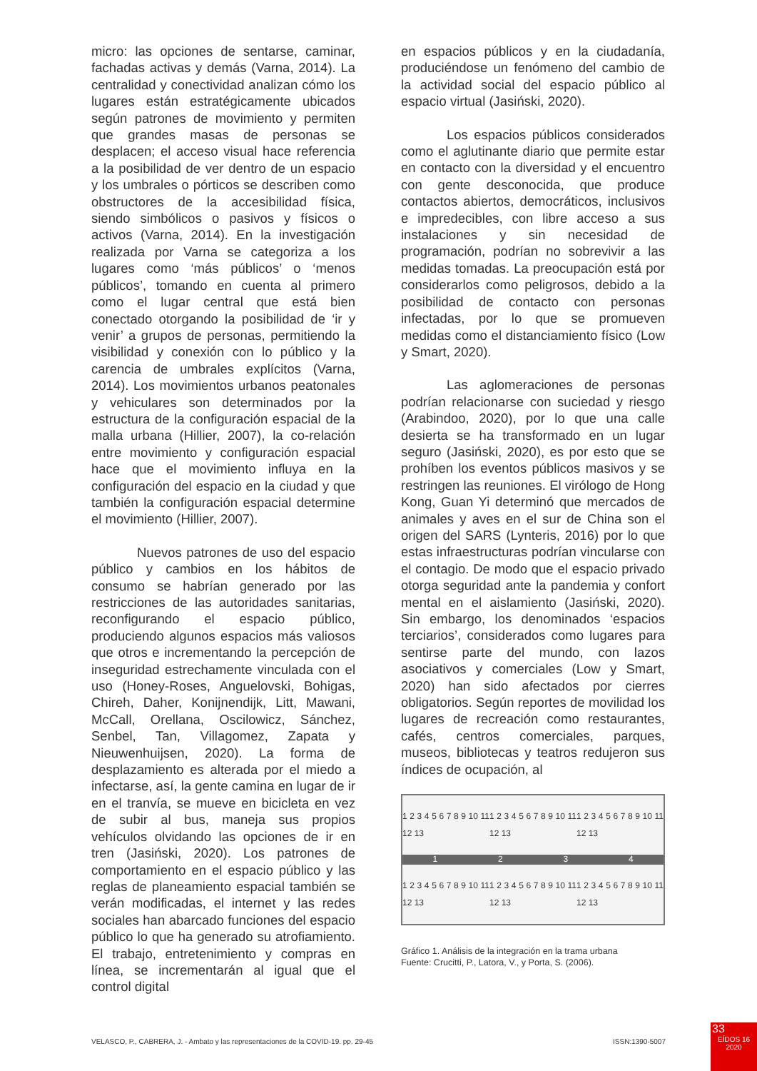micro: las opciones de sentarse, caminar, fachadas activas y demás (Varna, 2014). La centralidad y conectividad analizan cómo los lugares están estratégicamente ubicados según patrones de movimiento y permiten que grandes masas de personas se desplacen; el acceso visual hace referencia a la posibilidad de ver dentro de un espacio y los umbrales o pórticos se describen como obstructores de la accesibilidad física, siendo simbólicos o pasivos y físicos o activos (Varna, 2014). En la investigación realizada por Varna se categoriza a los lugares como ‘más públicos’ o ‘menos públicos’, tomando en cuenta al primero como el lugar central que está bien conectado otorgando la posibilidad de ‘ir y venir’ a grupos de personas, permitiendo la visibilidad y conexión con lo público y la carencia de umbrales explícitos (Varna, 2014). Los movimientos urbanos peatonales y vehiculares son determinados por la estructura de la configuración espacial de la malla urbana (Hillier, 2007), la co-relación entre movimiento y configuración espacial hace que el movimiento influya en la configuración del espacio en la ciudad y que también la configuración espacial determine el movimiento (Hillier, 2007).
Nuevos patrones de uso del espacio público y cambios en los hábitos de consumo se habrían generado por las restricciones de las autoridades sanitarias, reconfigurando el espacio público, produciendo algunos espacios más valiosos que otros e incrementando la percepción de inseguridad estrechamente vinculada con el uso (Honey-Roses, Anguelovski, Bohigas, Chireh, Daher, Konijnendijk, Litt, Mawani, McCall, Orellana, Oscilowicz, Sánchez, Senbel, Tan, Villagomez, Zapata y Nieuwenhuijsen, 2020). La forma de desplazamiento es alterada por el miedo a infectarse, así, la gente camina en lugar de ir en el tranvía, se mueve en bicicleta en vez de subir al bus, maneja sus propios vehículos olvidando las opciones de ir en tren (Jasiński, 2020). Los patrones de comportamiento en el espacio público y las reglas de planeamiento espacial también se verán modificadas, el internet y las redes sociales han abarcado funciones del espacio público lo que ha generado su atrofiamiento. El trabajo, entretenimiento y compras en línea, se incrementarán al igual que el control digital
en espacios públicos y en la ciudadanía, produciéndose un fenómeno del cambio de la actividad social del espacio público al espacio virtual (Jasiński, 2020).
Los espacios públicos considerados como el aglutinante diario que permite estar en contacto con la diversidad y el encuentro con gente desconocida, que produce contactos abiertos, democráticos, inclusivos e impredecibles, con libre acceso a sus instalaciones y sin necesidad de programación, podrían no sobrevivir a las medidas tomadas. La preocupación está por considerarlos como peligrosos, debido a la posibilidad de contacto con personas infectadas, por lo que se promueven medidas como el distanciamiento físico (Low y Smart, 2020).
Las aglomeraciones de personas podrían relacionarse con suciedad y riesgo (Arabindoo, 2020), por lo que una calle desierta se ha transformado en un lugar seguro (Jasiński, 2020), es por esto que se prohíben los eventos públicos masivos y se restringen las reuniones. El virólogo de Hong Kong, Guan Yi determinó que mercados de animales y aves en el sur de China son el origen del SARS (Lynteris, 2016) por lo que estas infraestructuras podrían vincularse con el contagio. De modo que el espacio privado otorga seguridad ante la pandemia y confort mental en el aislamiento (Jasiński, 2020). Sin embargo, los denominados ‘espacios terciarios’, considerados como lugares para sentirse parte del mundo, con lazos asociativos y comerciales (Low y Smart, 2020) han sido afectados por cierres obligatorios. Según reportes de movilidad los lugares de recreación como restaurantes, cafés, centros comerciales, parques, museos, bibliotecas y teatros redujeron sus índices de ocupación, al
1 2 3 4 5 6 7 8 9 10 11 12 13 1 2 3 4 5 6 7 8 9 10 11 12 13 1 2 3 4 5 6 7 8 9 10 11 12 13
1234
1 2 3 4 5 6 7 8 9 10 11 12 13 1 2 3 4 5 6 7 8 9 10 11 12 13 1 2 3 4 5 6 7 8 9 10 11 12 13
Gráfico 1. Análisis de la integración en la trama urbana
Fuente: Crucitti, P., Latora, V., y Porta, S. (2006).
VELASCO, P., CABRERA, J. - Ambato y las representaciones de la COVID-19. pp. 29-45 ISSN:1390-5007
33
EÍDOS 16
2020